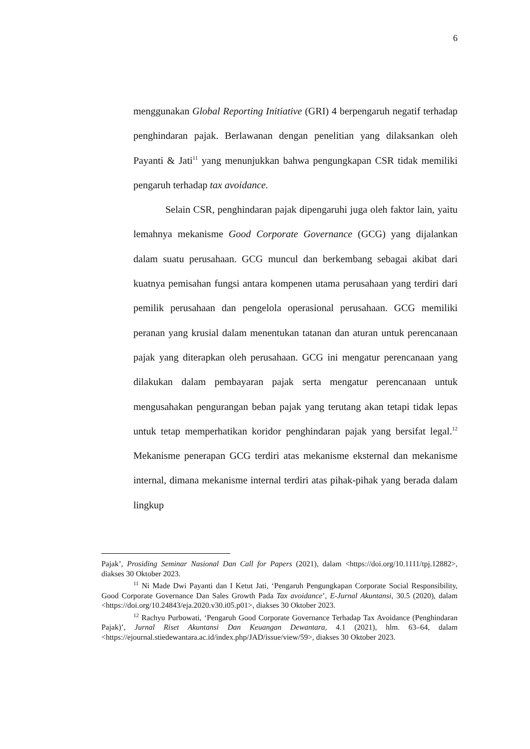6
menggunakan Global Reporting Initiative (GRI) 4 berpengaruh negatif terhadap penghindaran pajak. Berlawanan dengan penelitian yang dilaksankan oleh Payanti & Jati<sup>11</sup> yang menunjukkan bahwa pengungkapan CSR tidak memiliki pengaruh terhadap tax avoidance.
Selain CSR, penghindaran pajak dipengaruhi juga oleh faktor lain, yaitu lemahnya mekanisme Good Corporate Governance (GCG) yang dijalankan dalam suatu perusahaan. GCG muncul dan berkembang sebagai akibat dari kuatnya pemisahan fungsi antara kompenen utama perusahaan yang terdiri dari pemilik perusahaan dan pengelola operasional perusahaan. GCG memiliki peranan yang krusial dalam menentukan tatanan dan aturan untuk perencanaan pajak yang diterapkan oleh perusahaan. GCG ini mengatur perencanaan yang dilakukan dalam pembayaran pajak serta mengatur perencanaan untuk mengusahakan pengurangan beban pajak yang terutang akan tetapi tidak lepas untuk tetap memperhatikan koridor penghindaran pajak yang bersifat legal.<sup>12</sup> Mekanisme penerapan GCG terdiri atas mekanisme eksternal dan mekanisme internal, dimana mekanisme internal terdiri atas pihak-pihak yang berada dalam lingkup
Pajak’, Prosiding Seminar Nasional Dan Call for Papers (2021), dalam <https://doi.org/10.1111/tpj.12882>, diakses 30 Oktober 2023.
<sup>11</sup> Ni Made Dwi Payanti dan I Ketut Jati, ‘Pengaruh Pengungkapan Corporate Social Responsibility, Good Corporate Governance Dan Sales Growth Pada Tax avoidance’, E-Jurnal Akuntansi, 30.5 (2020), dalam <https://doi.org/10.24843/eja.2020.v30.i05.p01>, diakses 30 Oktober 2023.
<sup>12</sup> Rachyu Purbowati, ‘Pengaruh Good Corporate Governance Terhadap Tax Avoidance (Penghindaran Pajak)’, Jurnal Riset Akuntansi Dan Keuangan Dewantara, 4.1 (2021), hlm. 63–64, dalam <https://ejournal.stiedewantara.ac.id/index.php/JAD/issue/view/59>, diakses 30 Oktober 2023.